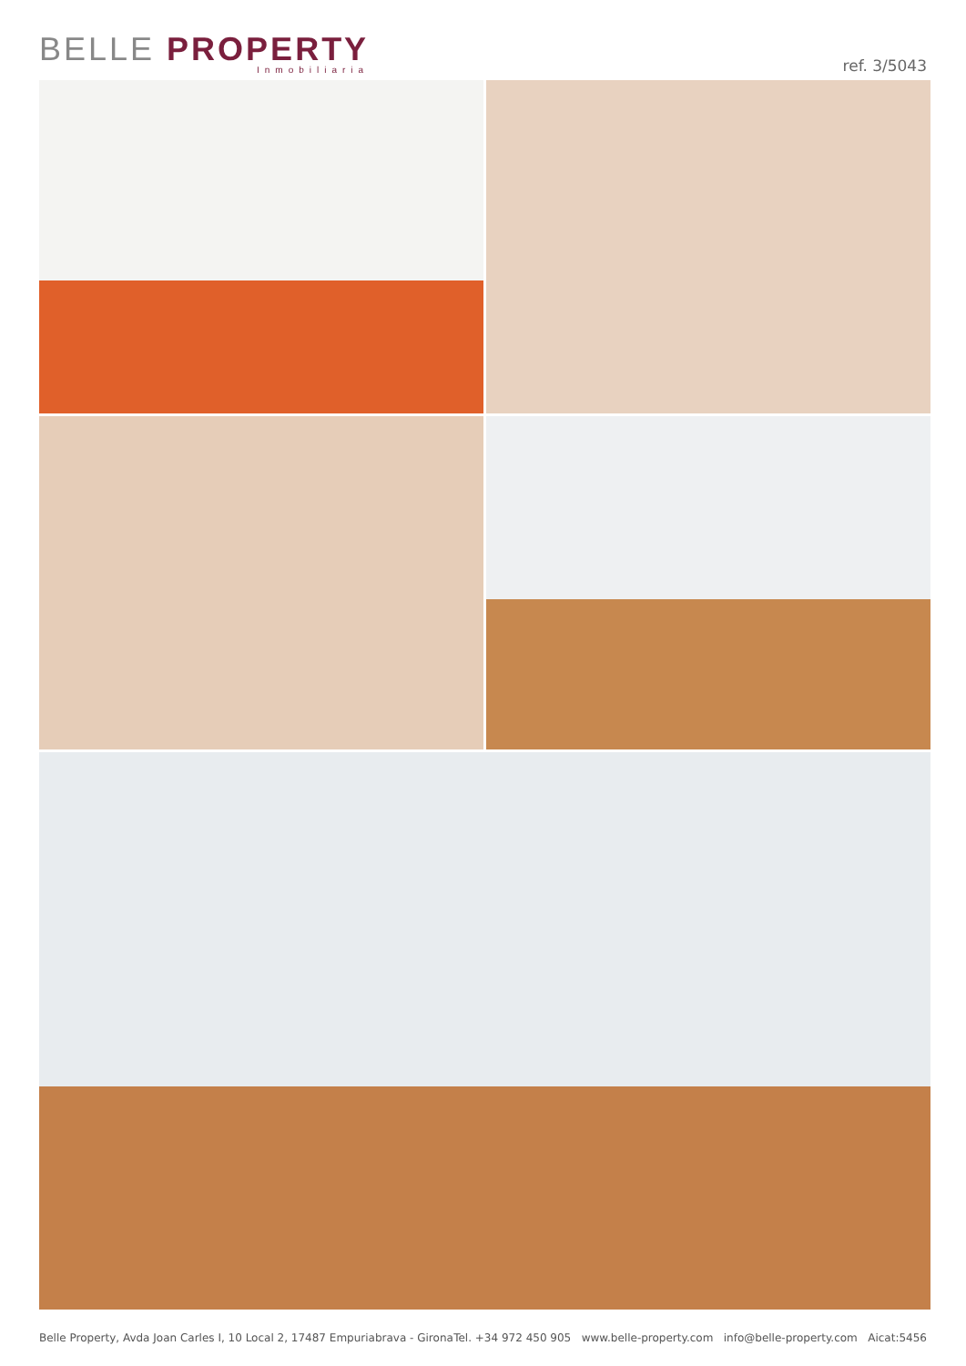BELLE PROPERTY
Inmobiliaria
ref. 3/5043
Belle Property, Avda Joan Carles I, 10 Local 2, 17487 Empuriabrava - Girona Tel. +34 972 450 905 www.belle-property.com info@belle-property.com Aicat:5456